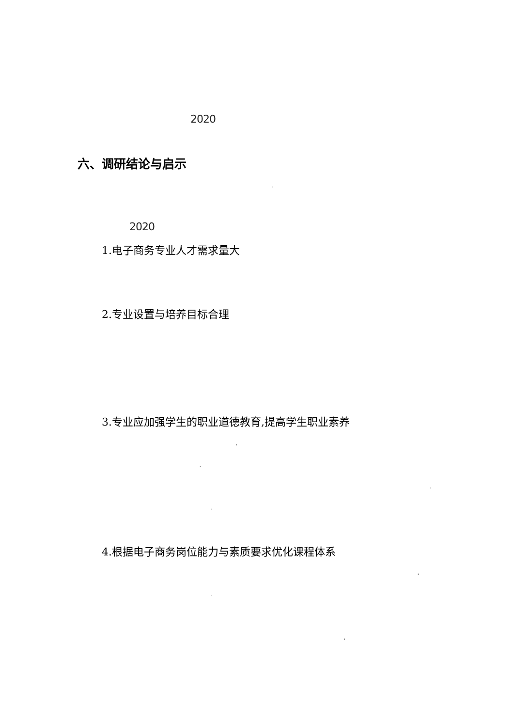2020
六、调研结论与启示
'
2020
1.电子商务专业人才需求量大
2.专业设置与培养目标合理
3.专业应加强学生的职业道德教育,提高学生职业素养
'
'
'
'
4.根据电子商务岗位能力与素质要求优化课程体系
'
'
'